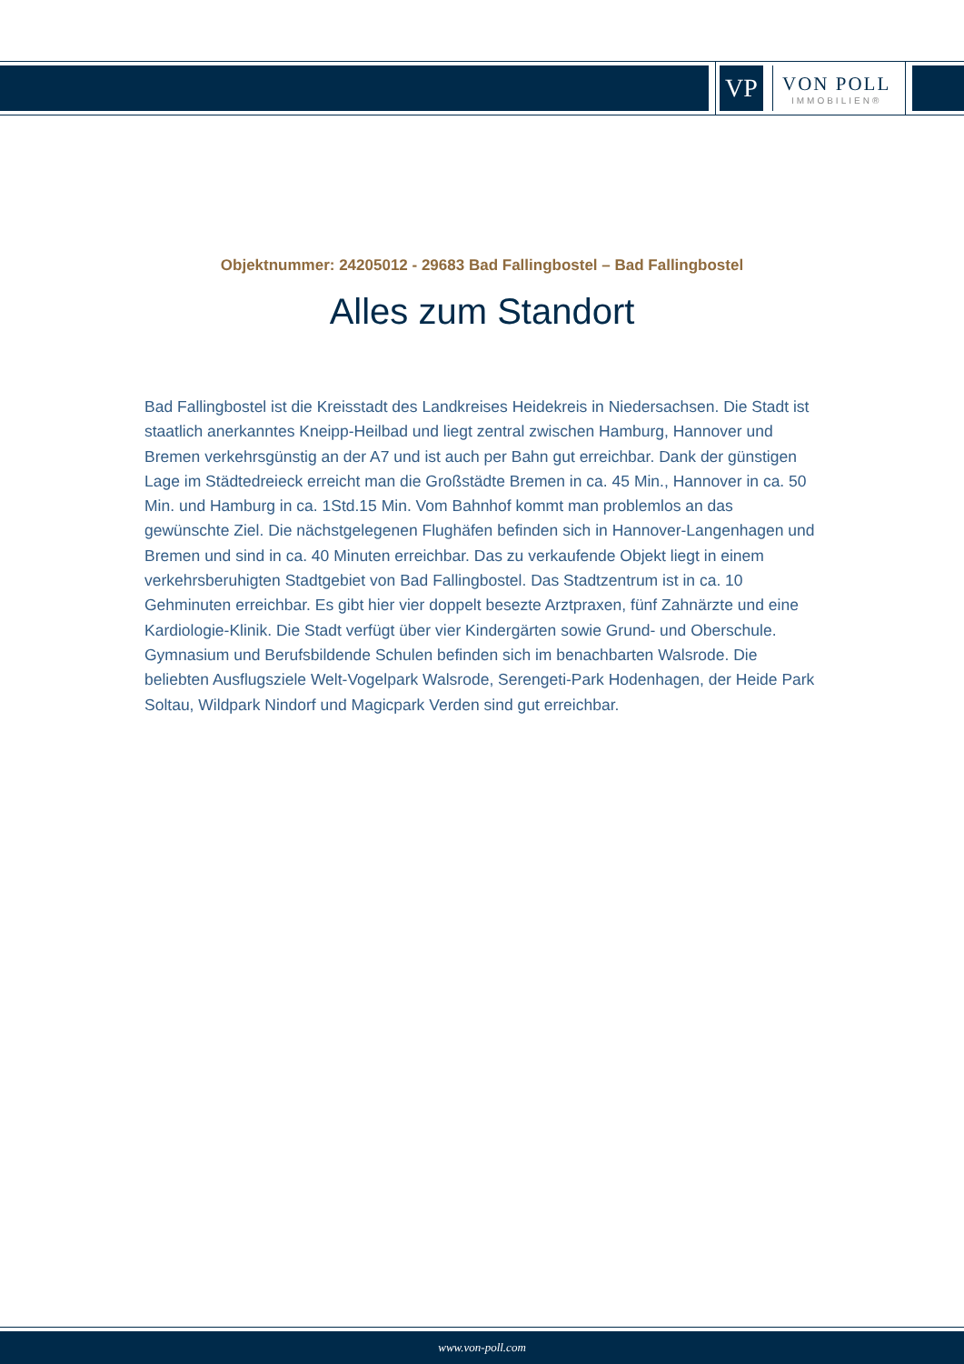VP
VON POLL
IMMOBILIEN®
Objektnummer: 24205012 - 29683 Bad Fallingbostel – Bad Fallingbostel
Alles zum Standort
Bad Fallingbostel ist die Kreisstadt des Landkreises Heidekreis in Niedersachsen. Die Stadt ist staatlich anerkanntes Kneipp-Heilbad und liegt zentral zwischen Hamburg, Hannover und Bremen verkehrsgünstig an der A7 und ist auch per Bahn gut erreichbar. Dank der günstigen Lage im Städtedreieck erreicht man die Großstädte Bremen in ca. 45 Min., Hannover in ca. 50 Min. und Hamburg in ca. 1Std.15 Min. Vom Bahnhof kommt man problemlos an das gewünschte Ziel. Die nächstgelegenen Flughäfen befinden sich in Hannover-Langenhagen und Bremen und sind in ca. 40 Minuten erreichbar. Das zu verkaufende Objekt liegt in einem verkehrsberuhigten Stadtgebiet von Bad Fallingbostel. Das Stadtzentrum ist in ca. 10 Gehminuten erreichbar. Es gibt hier vier doppelt besezte Arztpraxen, fünf Zahnärzte und eine Kardiologie-Klinik. Die Stadt verfügt über vier Kindergärten sowie Grund- und Oberschule. Gymnasium und Berufsbildende Schulen befinden sich im benachbarten Walsrode. Die beliebten Ausflugsziele Welt-Vogelpark Walsrode, Serengeti-Park Hodenhagen, der Heide Park Soltau, Wildpark Nindorf und Magicpark Verden sind gut erreichbar.
www.von-poll.com